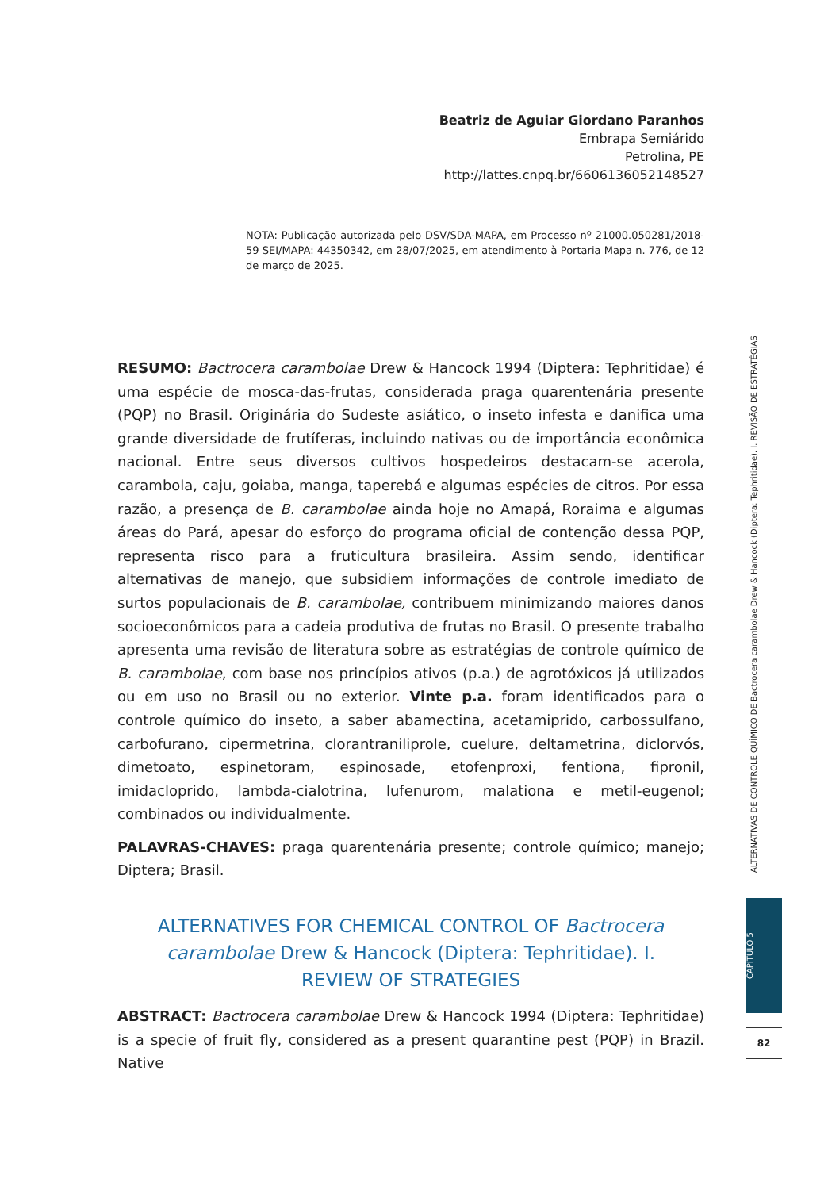Beatriz de Aguiar Giordano Paranhos
Embrapa Semiárido
Petrolina, PE
http://lattes.cnpq.br/6606136052148527
NOTA: Publicação autorizada pelo DSV/SDA-MAPA, em Processo nº 21000.050281/2018-59 SEI/MAPA: 44350342, em 28/07/2025, em atendimento à Portaria Mapa n. 776, de 12 de março de 2025.
RESUMO: Bactrocera carambolae Drew & Hancock 1994 (Diptera: Tephritidae) é uma espécie de mosca-das-frutas, considerada praga quarentenária presente (PQP) no Brasil. Originária do Sudeste asiático, o inseto infesta e danifica uma grande diversidade de frutíferas, incluindo nativas ou de importância econômica nacional. Entre seus diversos cultivos hospedeiros destacam-se acerola, carambola, caju, goiaba, manga, taperebá e algumas espécies de citros. Por essa razão, a presença de B. carambolae ainda hoje no Amapá, Roraima e algumas áreas do Pará, apesar do esforço do programa oficial de contenção dessa PQP, representa risco para a fruticultura brasileira. Assim sendo, identificar alternativas de manejo, que subsidiem informações de controle imediato de surtos populacionais de B. carambolae, contribuem minimizando maiores danos socioeconômicos para a cadeia produtiva de frutas no Brasil. O presente trabalho apresenta uma revisão de literatura sobre as estratégias de controle químico de B. carambolae, com base nos princípios ativos (p.a.) de agrotóxicos já utilizados ou em uso no Brasil ou no exterior. Vinte p.a. foram identificados para o controle químico do inseto, a saber abamectina, acetamiprido, carbossulfano, carbofurano, cipermetrina, clorantraniliprole, cuelure, deltametrina, diclorvós, dimetoato, espinetoram, espinosade, etofenproxi, fentiona, fipronil, imidacloprido, lambda-cialotrina, lufenurom, malationa e metil-eugenol; combinados ou individualmente.
PALAVRAS-CHAVES: praga quarentenária presente; controle químico; manejo; Diptera; Brasil.
ALTERNATIVES FOR CHEMICAL CONTROL OF Bactrocera carambolae Drew & Hancock (Diptera: Tephritidae). I. REVIEW OF STRATEGIES
ABSTRACT: Bactrocera carambolae Drew & Hancock 1994 (Diptera: Tephritidae) is a specie of fruit fly, considered as a present quarantine pest (PQP) in Brazil. Native
ALTERNATIVAS DE CONTROLE QUÍMICO DE Bactrocera carambolae Drew & Hancock (Diptera: Tephritidae). I. REVISÃO DE ESTRATÉGIAS
CAPÍTULO 5
82